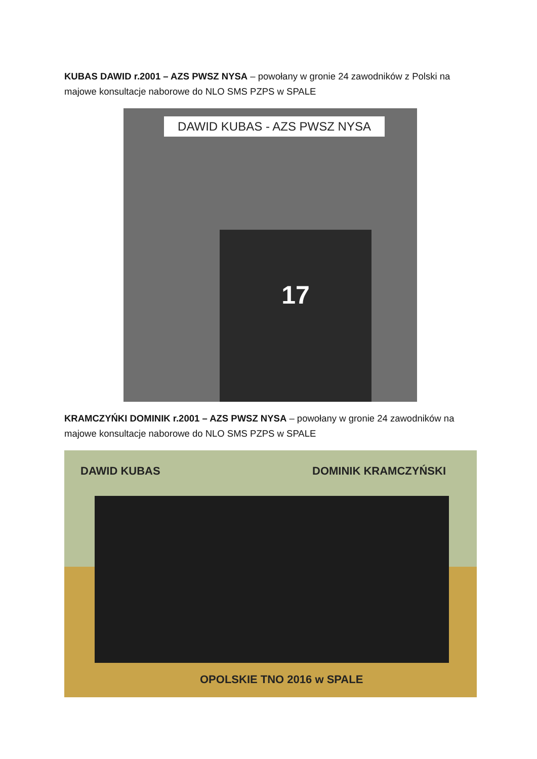KUBAS DAWID r.2001 – AZS PWSZ NYSA – powołany w gronie 24 zawodników z Polski na majowe konsultacje naborowe do NLO SMS PZPS w SPALE
DAWID KUBAS - AZS PWSZ NYSA
17
KRAMCZYŃKI DOMINIK r.2001 – AZS PWSZ NYSA – powołany w gronie 24 zawodników na majowe konsultacje naborowe do NLO SMS PZPS w SPALE
DAWID KUBAS DOMINIK KRAMCZYŃSKI
OPOLSKIE TNO 2016 w SPALE